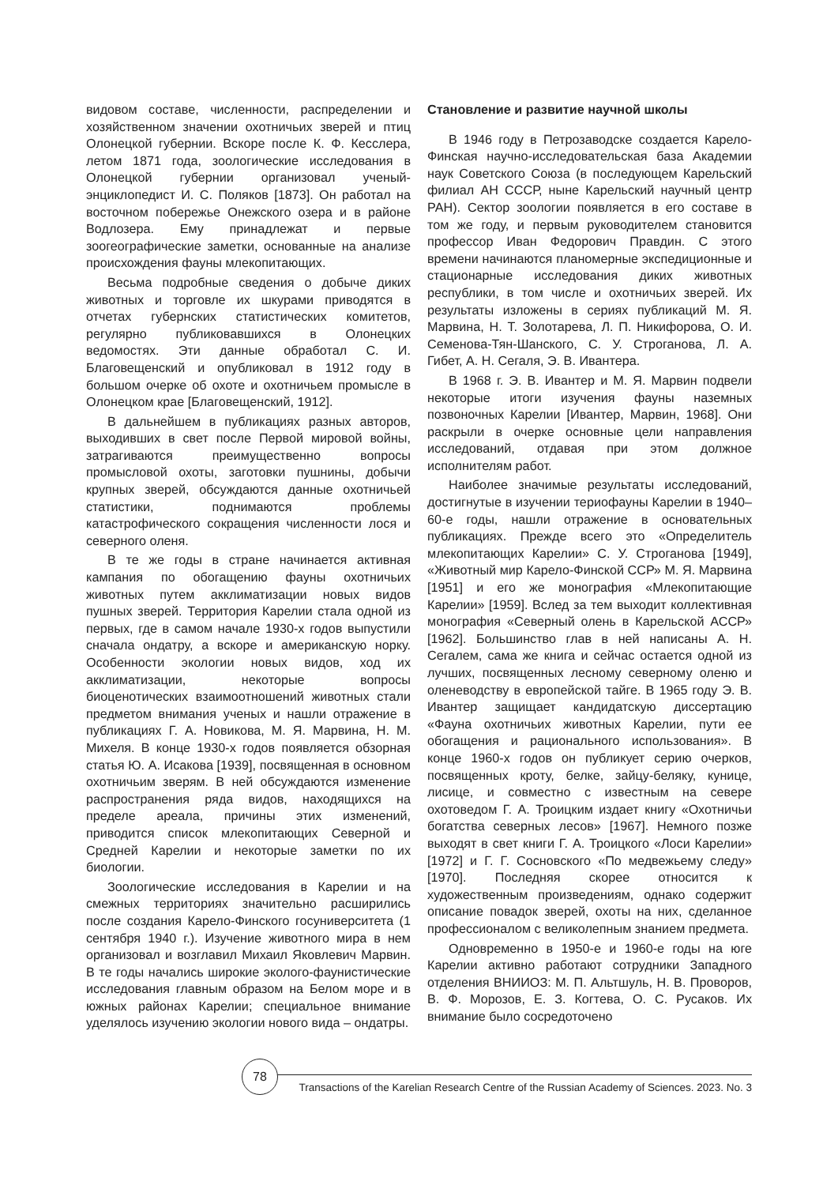видовом составе, численности, распределении и хозяйственном значении охотничьих зверей и птиц Олонецкой губернии. Вскоре после К. Ф. Кесслера, летом 1871 года, зоологические исследования в Олонецкой губернии организовал ученый-энциклопедист И. С. Поляков [1873]. Он работал на восточном побережье Онежского озера и в районе Водлозера. Ему принадлежат и первые зоогеографические заметки, основанные на анализе происхождения фауны млекопитающих.
Весьма подробные сведения о добыче диких животных и торговле их шкурами приводятся в отчетах губернских статистических комитетов, регулярно публиковавшихся в Олонецких ведомостях. Эти данные обработал С. И. Благовещенский и опубликовал в 1912 году в большом очерке об охоте и охотничьем промысле в Олонецком крае [Благовещенский, 1912].
В дальнейшем в публикациях разных авторов, выходивших в свет после Первой мировой войны, затрагиваются преимущественно вопросы промысловой охоты, заготовки пушнины, добычи крупных зверей, обсуждаются данные охотничьей статистики, поднимаются проблемы катастрофического сокращения численности лося и северного оленя.
В те же годы в стране начинается активная кампания по обогащению фауны охотничьих животных путем акклиматизации новых видов пушных зверей. Территория Карелии стала одной из первых, где в самом начале 1930-х годов выпустили сначала ондатру, а вскоре и американскую норку. Особенности экологии новых видов, ход их акклиматизации, некоторые вопросы биоценотических взаимоотношений животных стали предметом внимания ученых и нашли отражение в публикациях Г. А. Новикова, М. Я. Марвина, Н. М. Михеля. В конце 1930-х годов появляется обзорная статья Ю. А. Исакова [1939], посвященная в основном охотничьим зверям. В ней обсуждаются изменение распространения ряда видов, находящихся на пределе ареала, причины этих изменений, приводится список млекопитающих Северной и Средней Карелии и некоторые заметки по их биологии.
Зоологические исследования в Карелии и на смежных территориях значительно расширились после создания Карело-Финского госуниверситета (1 сентября 1940 г.). Изучение животного мира в нем организовал и возглавил Михаил Яковлевич Марвин. В те годы начались широкие эколого-фаунистические исследования главным образом на Белом море и в южных районах Карелии; специальное внимание уделялось изучению экологии нового вида – ондатры.
Становление и развитие научной школы
В 1946 году в Петрозаводске создается Карело-Финская научно-исследовательская база Академии наук Советского Союза (в последующем Карельский филиал АН СССР, ныне Карельский научный центр РАН). Сектор зоологии появляется в его составе в том же году, и первым руководителем становится профессор Иван Федорович Правдин. С этого времени начинаются планомерные экспедиционные и стационарные исследования диких животных республики, в том числе и охотничьих зверей. Их результаты изложены в сериях публикаций М. Я. Марвина, Н. Т. Золотарева, Л. П. Никифорова, О. И. Семенова-Тян-Шанского, С. У. Строганова, Л. А. Гибет, А. Н. Сегаля, Э. В. Ивантера.
В 1968 г. Э. В. Ивантер и М. Я. Марвин подвели некоторые итоги изучения фауны наземных позвоночных Карелии [Ивантер, Марвин, 1968]. Они раскрыли в очерке основные цели направления исследований, отдавая при этом должное исполнителям работ.
Наиболее значимые результаты исследований, достигнутые в изучении териофауны Карелии в 1940–60-е годы, нашли отражение в основательных публикациях. Прежде всего это «Определитель млекопитающих Карелии» С. У. Строганова [1949], «Животный мир Карело-Финской ССР» М. Я. Марвина [1951] и его же монография «Млекопитающие Карелии» [1959]. Вслед за тем выходит коллективная монография «Северный олень в Карельской АССР» [1962]. Большинство глав в ней написаны А. Н. Сегалем, сама же книга и сейчас остается одной из лучших, посвященных лесному северному оленю и оленеводству в европейской тайге. В 1965 году Э. В. Ивантер защищает кандидатскую диссертацию «Фауна охотничьих животных Карелии, пути ее обогащения и рационального использования». В конце 1960-х годов он публикует серию очерков, посвященных кроту, белке, зайцу-беляку, кунице, лисице, и совместно с известным на севере охотоведом Г. А. Троицким издает книгу «Охотничьи богатства северных лесов» [1967]. Немного позже выходят в свет книги Г. А. Троицкого «Лоси Карелии» [1972] и Г. Г. Сосновского «По медвежьему следу» [1970]. Последняя скорее относится к художественным произведениям, однако содержит описание повадок зверей, охоты на них, сделанное профессионалом с великолепным знанием предмета.
Одновременно в 1950-е и 1960-е годы на юге Карелии активно работают сотрудники Западного отделения ВНИИОЗ: М. П. Альтшуль, Н. В. Проворов, В. Ф. Морозов, Е. З. Когтева, О. С. Русаков. Их внимание было сосредоточено
78
Transactions of the Karelian Research Centre of the Russian Academy of Sciences. 2023. No. 3